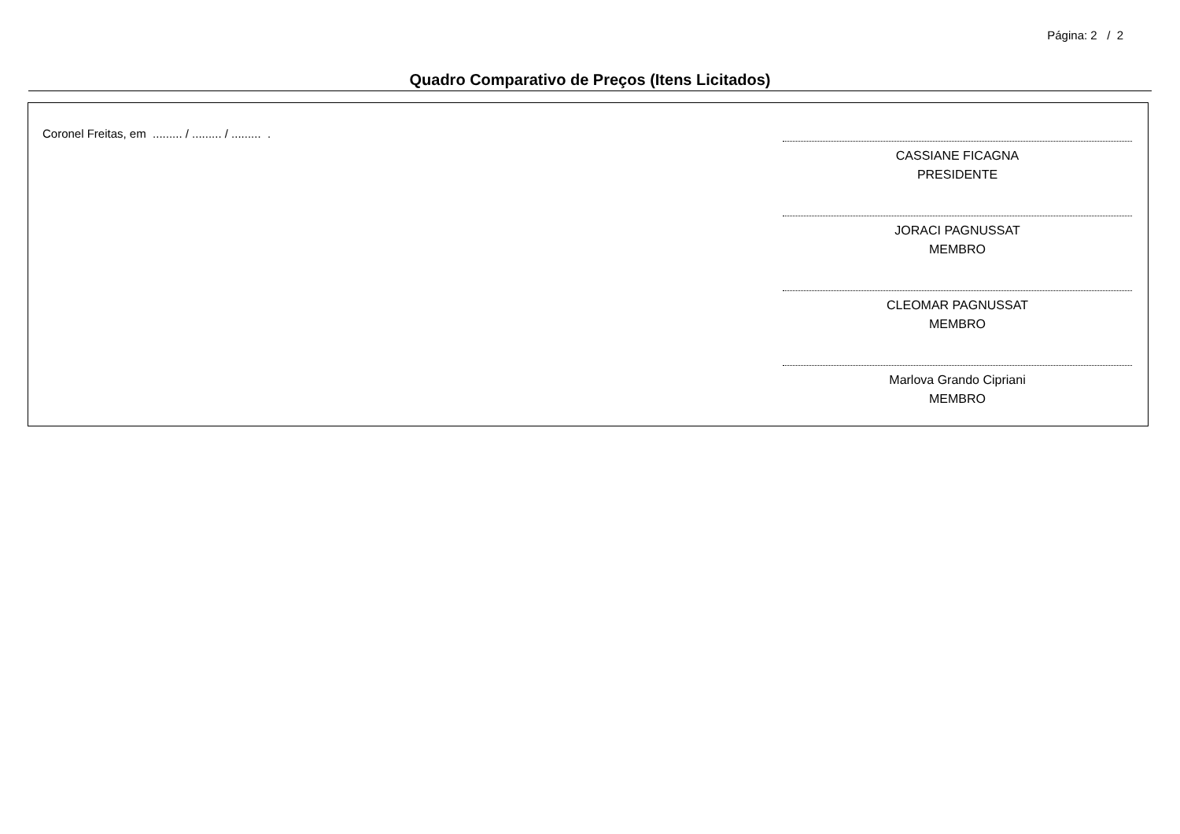Página: 2 / 2
Quadro Comparativo de Preços (Itens Licitados)
Coronel Freitas, em ......... / ......... / ......... .
CASSIANE FICAGNA
PRESIDENTE
JORACI PAGNUSSAT
MEMBRO
CLEOMAR PAGNUSSAT
MEMBRO
Marlova Grando Cipriani
MEMBRO